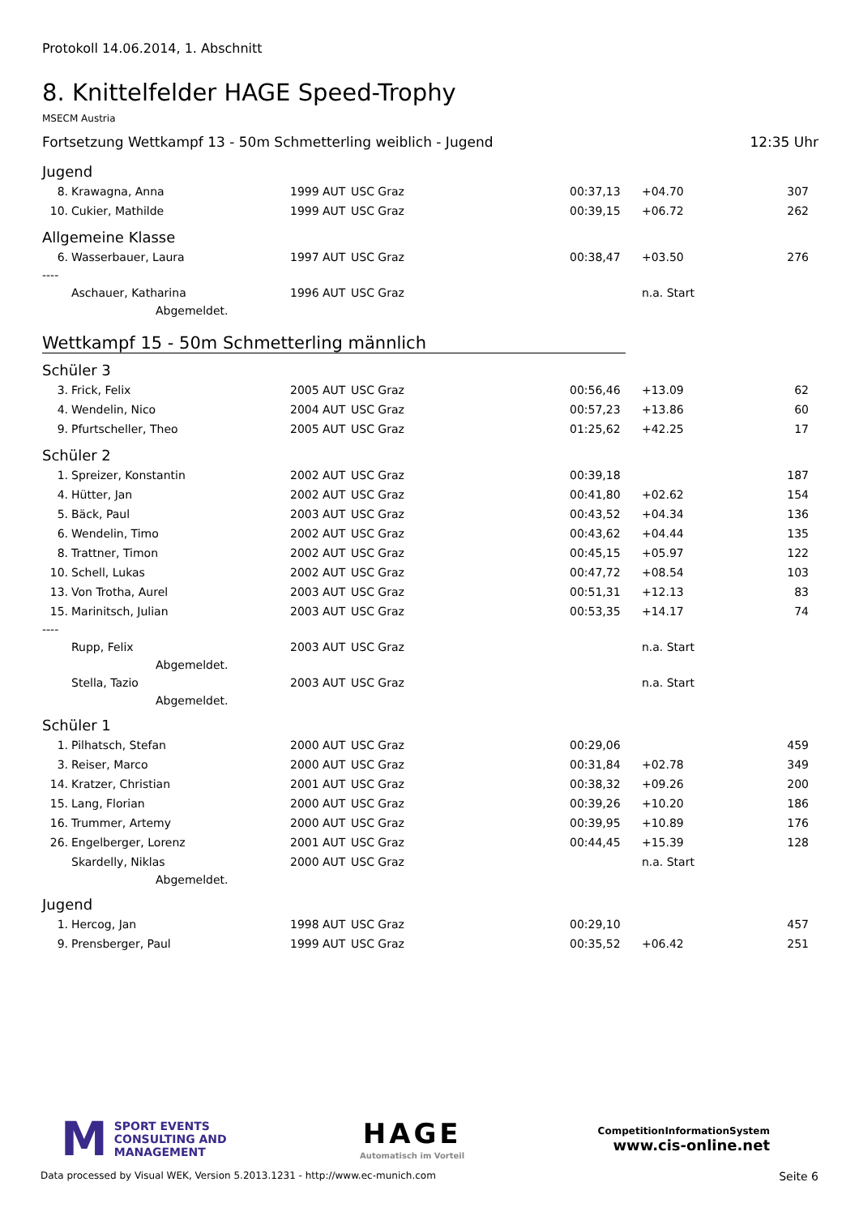Protokoll 14.06.2014, 1. Abschnitt
8. Knittelfelder HAGE Speed-Trophy
MSECM Austria
Fortsetzung Wettkampf 13 - 50m Schmetterling weiblich - Jugend 12:35 Uhr
Jugend
| 8. | Krawagna, Anna | 1999 | AUT | USC Graz | 00:37,13 | +04.70 | 307 |
| 10. | Cukier, Mathilde | 1999 | AUT | USC Graz | 00:39,15 | +06.72 | 262 |
Allgemeine Klasse
| 6. | Wasserbauer, Laura | 1997 | AUT | USC Graz | 00:38,47 | +03.50 | 276 |
| ---- | | | | | | | |
| | Aschauer, Katharina | 1996 | AUT | USC Graz | | n.a. Start | |
| Abgemeldet. | | | | | | | |
Wettkampf 15 - 50m Schmetterling männlich
Schüler 3
| 3. | Frick, Felix | 2005 | AUT | USC Graz | 00:56,46 | +13.09 | 62 |
| 4. | Wendelin, Nico | 2004 | AUT | USC Graz | 00:57,23 | +13.86 | 60 |
| 9. | Pfurtscheller, Theo | 2005 | AUT | USC Graz | 01:25,62 | +42.25 | 17 |
Schüler 2
| 1. | Spreizer, Konstantin | 2002 | AUT | USC Graz | 00:39,18 | | 187 |
| 4. | Hütter, Jan | 2002 | AUT | USC Graz | 00:41,80 | +02.62 | 154 |
| 5. | Bäck, Paul | 2003 | AUT | USC Graz | 00:43,52 | +04.34 | 136 |
| 6. | Wendelin, Timo | 2002 | AUT | USC Graz | 00:43,62 | +04.44 | 135 |
| 8. | Trattner, Timon | 2002 | AUT | USC Graz | 00:45,15 | +05.97 | 122 |
| 10. | Schell, Lukas | 2002 | AUT | USC Graz | 00:47,72 | +08.54 | 103 |
| 13. | Von Trotha, Aurel | 2003 | AUT | USC Graz | 00:51,31 | +12.13 | 83 |
| 15. | Marinitsch, Julian | 2003 | AUT | USC Graz | 00:53,35 | +14.17 | 74 |
| ---- | | | | | | | |
| | Rupp, Felix | 2003 | AUT | USC Graz | | n.a. Start | |
| Abgemeldet. | | | | | | | |
| | Stella, Tazio | 2003 | AUT | USC Graz | | n.a. Start | |
| Abgemeldet. | | | | | | | |
Schüler 1
| 1. | Pilhatsch, Stefan | 2000 | AUT | USC Graz | 00:29,06 | | 459 |
| 3. | Reiser, Marco | 2000 | AUT | USC Graz | 00:31,84 | +02.78 | 349 |
| 14. | Kratzer, Christian | 2001 | AUT | USC Graz | 00:38,32 | +09.26 | 200 |
| 15. | Lang, Florian | 2000 | AUT | USC Graz | 00:39,26 | +10.20 | 186 |
| 16. | Trummer, Artemy | 2000 | AUT | USC Graz | 00:39,95 | +10.89 | 176 |
| 26. | Engelberger, Lorenz | 2001 | AUT | USC Graz | 00:44,45 | +15.39 | 128 |
| | Skardelly, Niklas | 2000 | AUT | USC Graz | | n.a. Start | |
| Abgemeldet. | | | | | | | |
Jugend
| 1. | Hercog, Jan | 1998 | AUT | USC Graz | 00:29,10 | | 457 |
| 9. | Prensberger, Paul | 1999 | AUT | USC Graz | 00:35,52 | +06.42 | 251 |
M SPORT EVENTS
CONSULTING AND
MANAGEMENT
HAGE
Automatisch im Vorteil
CompetitionInformationSystem
www.cis-online.net
Data processed by Visual WEK, Version 5.2013.1231 - http://www.ec-munich.com Seite 6